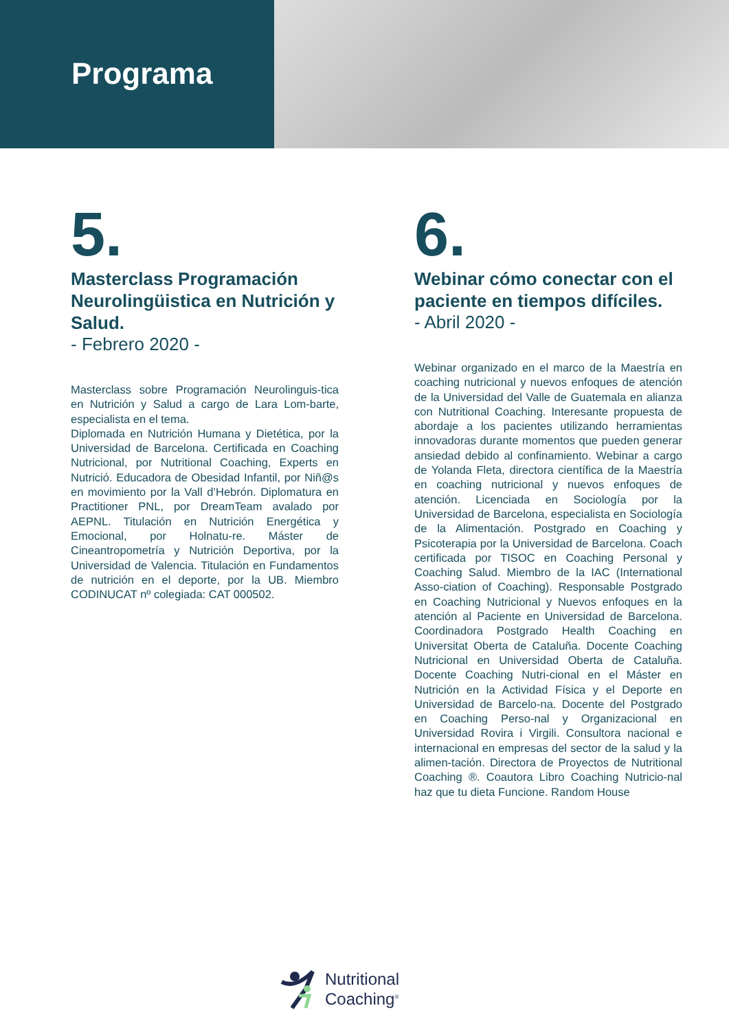Programa
5.
Masterclass Programación Neurolingüistica en Nutrición y Salud.
- Febrero 2020 -
Masterclass sobre Programación Neurolinguis-tica en Nutrición y Salud a cargo de Lara Lom-barte, especialista en el tema.
Diplomada en Nutrición Humana y Dietética, por la Universidad de Barcelona. Certificada en Coaching Nutricional, por Nutritional Coaching, Experts en Nutrició. Educadora de Obesidad Infantil, por Niñ@s en movimiento por la Vall d’Hebrón. Diplomatura en Practitioner PNL, por DreamTeam avalado por AEPNL. Titulación en Nutrición Energética y Emocional, por Holnatu-re. Máster de Cineantropometría y Nutrición Deportiva, por la Universidad de Valencia. Titulación en Fundamentos de nutrición en el deporte, por la UB. Miembro CODINUCAT nº colegiada: CAT 000502.
6.
Webinar cómo conectar con el paciente en tiempos difíciles.
- Abril 2020 -
Webinar organizado en el marco de la Maestría en coaching nutricional y nuevos enfoques de atención de la Universidad del Valle de Guatemala en alianza con Nutritional Coaching. Interesante propuesta de abordaje a los pacientes utilizando herramientas innovadoras durante momentos que pueden generar ansiedad debido al confinamiento. Webinar a cargo de Yolanda Fleta, directora científica de la Maestría en coaching nutricional y nuevos enfoques de atención. Licenciada en Sociología por la Universidad de Barcelona, especialista en Sociología de la Alimentación. Postgrado en Coaching y Psicoterapia por la Universidad de Barcelona. Coach certificada por TISOC en Coaching Personal y Coaching Salud. Miembro de la IAC (International Asso-ciation of Coaching). Responsable Postgrado en Coaching Nutricional y Nuevos enfoques en la atención al Paciente en Universidad de Barcelona. Coordinadora Postgrado Health Coaching en Universitat Oberta de Cataluña. Docente Coaching Nutricional en Universidad Oberta de Cataluña. Docente Coaching Nutri-cional en el Máster en Nutrición en la Actividad Física y el Deporte en Universidad de Barcelo-na. Docente del Postgrado en Coaching Perso-nal y Organizacional en Universidad Rovira i Virgili. Consultora nacional e internacional en empresas del sector de la salud y la alimen-tación. Directora de Proyectos de Nutritional Coaching ®. Coautora Libro Coaching Nutricio-nal haz que tu dieta Funcione. Random House
Nutritional
Coaching<sup>®</sup>